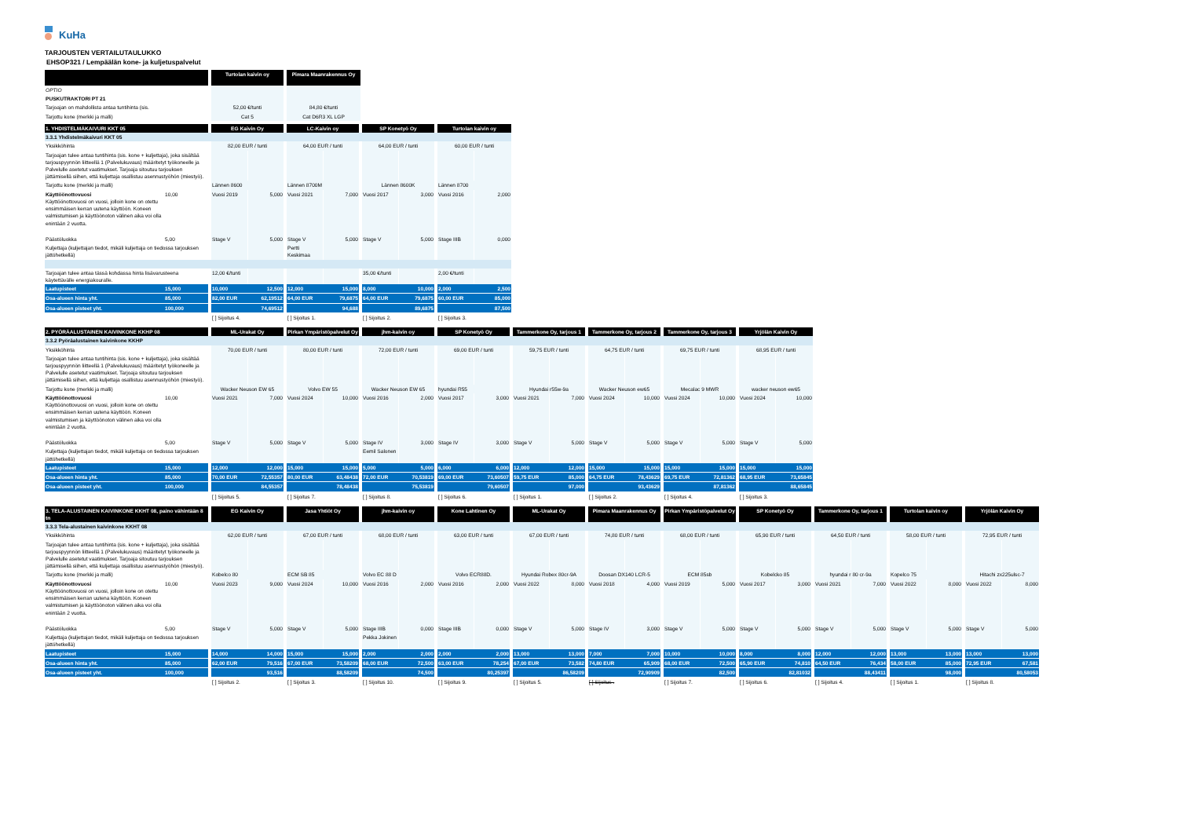KuHa
TARJOUSTEN VERTAILUTAULUKKO
EHSOP321 / Lempäälän kone- ja kuljetuspalvelut
| | Turtolan kaivin oy | Pimara Maanrakennus Oy |
| --- | --- | --- |
| OPTIO | | |
| PUSKUTRAKTORI PT 21 | | |
| Tarjoajan on mahdollista antaa tuntihinta (sis. | 52,00 €/tunti | 84,80 €/tunti |
| Tarjottu kone (merkki ja malli) | Cat 5 | Cat D6R3 XL LGP |
| 1. YHDISTELMÄKAIVURI KKT 05 | | EG Kaivin Oy | | LC-Kaivin oy | | SP Konetyö Oy | | Turtolan kaivin oy | |
| --- | --- | --- | --- | --- | --- | --- | --- | --- | --- |
| 3.3.1 Yhdistelmäkaivuri KKT 05 | | | | | | | | | |
| Yksikköhinta | | 82,00 EUR / tunti | | 64,00 EUR / tunti | | 64,00 EUR / tunti | | 60,00 EUR / tunti | |
| Tarjoajan tulee antaa tuntihinta (sis. kone + kuljettaja), joka sisältää tarjouspyynnön liitteellä 1 (Palvelukuvaus) määritetyt työkoneelle ja Palvelulle asetetut vaatimukset. Tarjoaja sitoutuu tarjouksen jättämisellä siihen, että kuljettaja osallistuu asennustyöhön (miestyö). | | | | | | | | | |
| Tarjottu kone (merkki ja malli) | | Lännen 8600 | | Lännen 8700M | | Lännen 8600K | | Lännen 8700 | |
| Käyttöönottovuosi Käyttöönottovuosi on vuosi, jolloin kone on otettu ensimmäisen kerran uutena käyttöön. Koneen valmistumisen ja käyttöönoton välinen aika voi olla enintään 2 vuotta. | 10,00 | Vuosi 2019 | 5,000 | Vuosi 2021 | 7,000 | Vuosi 2017 | 3,000 | Vuosi 2016 | 2,000 |
| Päästöluokka | 5,00 | Stage V | 5,000 | Stage V | 5,000 | Stage V | 5,000 | Stage IIIB | 0,000 |
| Kuljettaja (kuljettajan tiedot, mikäli kuljettaja on tiedossa tarjouksen jättöhetkellä) | | | | Pertti Keskimaa | | | | | |
| Tarjoajan tulee antaa tässä kohdassa hinta lisävarusteena käytettävälle energiakouralle. | | 12,00 €/tunti | | | | 35,00 €/tunti | | 2,00 €/tunti | |
| Laatupisteet | 15,000 | 10,000 | 12,500 | 12,000 | 15,000 | 8,000 | 10,000 | 2,000 | 2,500 |
| Osa-alueen hinta yht. | 85,000 | 82,00 EUR | 62,19512 | 64,00 EUR | 79,6875 | 64,00 EUR | 79,6875 | 60,00 EUR | 85,000 |
| Osa-alueen pisteet yht. | 100,000 | | 74,69512 | | 94,688 | | 89,6875 | | 87,500 |
| | | [ ] Sijoitus 4. | | [ ] Sijoitus 1. | | [ ] Sijoitus 2. | | [ ] Sijoitus 3. | |
| 2. PYÖRÄALUSTAINEN KAIVINKONE KKHP 08 | | ML-Urakat Oy | | Pirkan Ympäristöpalvelut Oy | | jhm-kaivin oy | | SP Konetyö Oy | | Tammerkone Oy, tarjous 1 | | Tammerkone Oy, tarjous 2 | | Tammerkone Oy, tarjous 3 | | Yrjölän Kaivin Oy | |
| --- | --- | --- | --- | --- | --- | --- | --- | --- | --- | --- | --- | --- | --- | --- | --- | --- | --- |
| 3.3.2 Pyöräalustainen kaivinkone KKHP | | | | | | | | | | | | | | | | | |
| Yksikköhinta | | 70,00 EUR / tunti | | 80,00 EUR / tunti | | 72,00 EUR / tunti | | 69,00 EUR / tunti | | 59,75 EUR / tunti | | 64,75 EUR / tunti | | 69,75 EUR / tunti | | 68,95 EUR / tunti | |
| Tarjoajan tulee antaa tuntihinta (sis. kone + kuljettaja), joka sisältää tarjouspyynnön liitteellä 1 (Palvelukuvaus) määritetyt työkoneelle ja Palvelulle asetetut vaatimukset. Tarjoaja sitoutuu tarjouksen jättämisellä siihen, että kuljettaja osallistuu asennustyöhön (miestyö). | | | | | | | | | | | | | | | | | |
| Tarjottu kone (merkki ja malli) | | Wacker Neuson EW 65 | | Volvo EW 55 | | Wacker Neuson EW 65 | | hyundai R55 | | Hyundai r55w-9a | | Wacker Neuson ew65 | | Mecalac 9 MWR | | wacker neuson ew65 | |
| Käyttöönottovuosi Käyttöönottovuosi on vuosi, jolloin kone on otettu ensimmäisen kerran uutena käyttöön. Koneen valmistumisen ja käyttöönoton välinen aika voi olla enintään 2 vuotta. | 10,00 | Vuosi 2021 | 7,000 | Vuosi 2024 | 10,000 | Vuosi 2016 | 2,000 | Vuosi 2017 | 3,000 | Vuosi 2021 | 7,000 | Vuosi 2024 | 10,000 | Vuosi 2024 | 10,000 | Vuosi 2024 | 10,000 |
| Päästöluokka | 5,00 | Stage V | 5,000 | Stage V | 5,000 | Stage IV | 3,000 | Stage IV | 3,000 | Stage V | 5,000 | Stage V | 5,000 | Stage V | 5,000 | Stage V | 5,000 |
| Kuljettaja (kuljettajan tiedot, mikäli kuljettaja on tiedossa tarjouksen jättöhetkellä) | | | | | | Eemil Salonen | | | | | | | | | | | |
| Laatupisteet | 15,000 | 12,000 | 12,000 | 15,000 | 15,000 | 5,000 | 5,000 | 6,000 | 6,000 | 12,000 | 12,000 | 15,000 | 15,000 | 15,000 | 15,000 | 15,000 | 15,000 |
| Osa-alueen hinta yht. | 85,000 | 70,00 EUR | 72,55357 | 80,00 EUR | 63,48438 | 72,00 EUR | 70,53819 | 69,00 EUR | 73,60507 | 59,75 EUR | 85,000 | 64,75 EUR | 78,43629 | 69,75 EUR | 72,81362 | 68,95 EUR | 73,65845 |
| Osa-alueen pisteet yht. | 100,000 | | 84,55357 | | 78,48438 | | 75,53819 | | 79,60507 | | 97,000 | | 93,43629 | | 87,81362 | | 88,65845 |
| | | [ ] Sijoitus 5. | | [ ] Sijoitus 7. | | [ ] Sijoitus 8. | | [ ] Sijoitus 6. | | [ ] Sijoitus 1. | | [ ] Sijoitus 2. | | [ ] Sijoitus 4. | | [ ] Sijoitus 3. | |
| 3. TELA-ALUSTAINEN KAIVINKONE KKHT 08, paino vähintään 8 tn | | EG Kaivin Oy | | Jasa Yhtiöt Oy | | jhm-kaivin oy | | Kone Lahtinen Oy | | ML-Urakat Oy | | Pimara Maanrakennus Oy | | Pirkan Ympäristöpalvelut Oy | | SP Konetyö Oy | | Tammerkone Oy, tarjous 1 | | Turtolan kaivin oy | | Yrjölän Kaivin Oy | |
| --- | --- | --- | --- | --- | --- | --- | --- | --- | --- | --- | --- | --- | --- | --- | --- | --- | --- | --- | --- | --- | --- | --- | --- |
| 3.3.3 Tela-alustainen kaivinkone KKHT 08 | | | | | | | | | | | | | | | | | | | | | | | |
| Yksikköhinta | | 62,00 EUR / tunti | | 67,00 EUR / tunti | | 68,00 EUR / tunti | | 63,00 EUR / tunti | | 67,00 EUR / tunti | | 74,80 EUR / tunti | | 68,00 EUR / tunti | | 65,90 EUR / tunti | | 64,50 EUR / tunti | | 58,00 EUR / tunti | | 72,95 EUR / tunti | |
| Tarjoajan tulee antaa tuntihinta (sis. kone + kuljettaja), joka sisältää tarjouspyynnön liitteellä 1 (Palvelukuvaus) määritetyt työkoneelle ja Palvelulle asetetut vaatimukset. Tarjoaja sitoutuu tarjouksen jättämisellä siihen, että kuljettaja osallistuu asennustyöhön (miestyö). | | | | | | | | | | | | | | | | | | | | | | | |
| Tarjottu kone (merkki ja malli) | | Kobelco 80 | | ECM SB 85 | | Volvo EC 88 D | | Volvo ECR88D. | | Hyundai Robex 80cr-9A | | Doosan DX140 LCR-5 | | ECM 85sb | | Kobelcko 85 | | hyundai r 80 cr-9a | | Kopelco 75 | | Hitachi zx225ulsc-7 | |
| Käyttöönottovuosi Käyttöönottovuosi on vuosi, jolloin kone on otettu ensimmäisen kerran uutena käyttöön. Koneen valmistumisen ja käyttöönoton välinen aika voi olla enintään 2 vuotta. | 10,00 | Vuosi 2023 | 9,000 | Vuosi 2024 | 10,000 | Vuosi 2016 | 2,000 | Vuosi 2016 | 2,000 | Vuosi 2022 | 8,000 | Vuosi 2018 | 4,000 | Vuosi 2019 | 5,000 | Vuosi 2017 | 3,000 | Vuosi 2021 | 7,000 | Vuosi 2022 | 8,000 | Vuosi 2022 | 8,000 |
| Päästöluokka | 5,00 | Stage V | 5,000 | Stage V | 5,000 | Stage IIIB | 0,000 | Stage IIIB | 0,000 | Stage V | 5,000 | Stage IV | 3,000 | Stage V | 5,000 | Stage V | 5,000 | Stage V | 5,000 | Stage V | 5,000 | Stage V | 5,000 |
| Kuljettaja (kuljettajan tiedot, mikäli kuljettaja on tiedossa tarjouksen jättöhetkellä) | | | | | | Pekka Jokinen | | | | | | | | | | | | | | | | | |
| Laatupisteet | 15,000 | 14,000 | 14,000 | 15,000 | 15,000 | 2,000 | 2,000 | 2,000 | 2,000 | 13,000 | 13,000 | 7,000 | 7,000 | 10,000 | 10,000 | 8,000 | 8,000 | 12,000 | 12,000 | 13,000 | 13,000 | 13,000 | 13,000 |
| Osa-alueen hinta yht. | 85,000 | 62,00 EUR | 79,516 | 67,00 EUR | 73,58209 | 68,00 EUR | 72,500 | 63,00 EUR | 78,254 | 67,00 EUR | 73,582 | 74,80 EUR | 65,909 | 68,00 EUR | 72,500 | 65,90 EUR | 74,810 | 64,50 EUR | 76,434 | 58,00 EUR | 85,000 | 72,95 EUR | 67,581 |
| Osa-alueen pisteet yht. | 100,000 | | 93,516 | | 88,58209 | | 74,500 | | 80,25397 | | 86,58209 | | 72,90909 | | 82,500 | | 82,81032 | | 88,43411 | | 98,000 | | 80,58053 |
| | | [ ] Sijoitus 2. | | [ ] Sijoitus 3. | | [ ] Sijoitus 10. | | [ ] Sijoitus 9. | | [ ] Sijoitus 5. | | [ ] Sijoitus . | | [ ] Sijoitus 7. | | [ ] Sijoitus 6. | | [ ] Sijoitus 4. | | [ ] Sijoitus 1. | | [ ] Sijoitus 8. | |